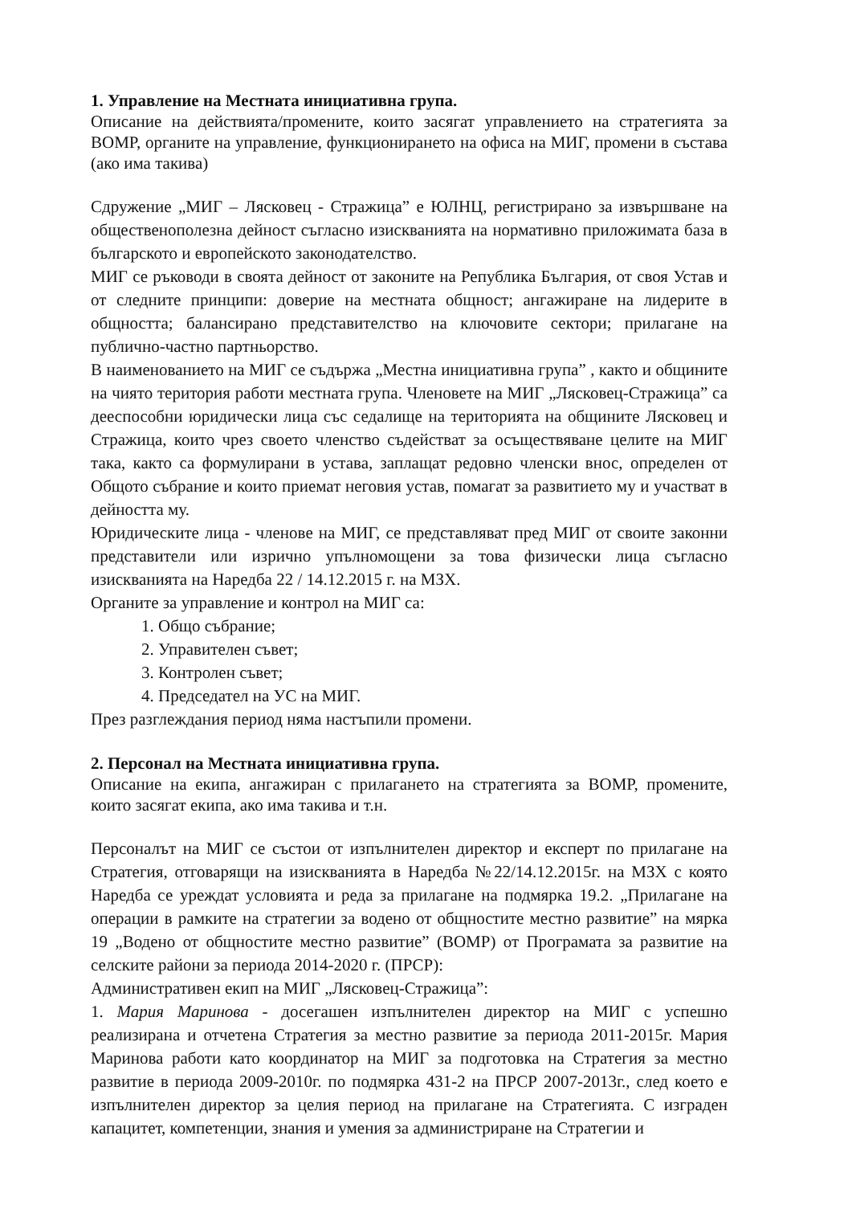1. Управление на Местната инициативна група.
Описание на действията/промените, които засягат управлението на стратегията за ВОМР, органите на управление, функционирането на офиса на МИГ, промени в състава (ако има такива)
Сдружение „МИГ – Лясковец - Стражица” е ЮЛНЦ, регистрирано за извършване на общественополезна дейност съгласно изискванията на нормативно приложимата база в българското и европейското законодателство.
МИГ се ръководи в своята дейност от законите на Република България, от своя Устав и от следните принципи: доверие на местната общност; ангажиране на лидерите в общността; балансирано представителство на ключовите сектори; прилагане на публично-частно партньорство.
В наименованието на МИГ се съдържа „Местна инициативна група” , както и общините на чиято територия работи местната група. Членовете на МИГ „Лясковец-Стражица” са дееспособни юридически лица със седалище на територията на общините Лясковец и Стражица, които чрез своето членство съдействат за осъществяване целите на МИГ така, както са формулирани в устава, заплащат редовно членски внос, определен от Общото събрание и които приемат неговия устав, помагат за развитието му и участват в дейността му.
Юридическите лица - членове на МИГ, се представляват пред МИГ от своите законни представители или изрично упълномощени за това физически лица съгласно изискванията на Наредба 22 / 14.12.2015 г. на МЗХ.
Органите за управление и контрол на МИГ са:
1. Общо събрание;
2. Управителен съвет;
3. Контролен съвет;
4. Председател на УС на МИГ.
През разглеждания период няма настъпили промени.
2. Персонал на Местната инициативна група.
Описание на екипа, ангажиран с прилагането на стратегията за ВОМР, промените, които засягат екипа, ако има такива и т.н.
Персоналът на МИГ се състои от изпълнителен директор и експерт по прилагане на Стратегия, отговарящи на изискванията в Наредба №22/14.12.2015г. на МЗХ с която Наредба се уреждат условията и реда за прилагане на подмярка 19.2. „Прилагане на операции в рамките на стратегии за водено от общностите местно развитие” на мярка 19 „Водено от общностите местно развитие” (ВОМР) от Програмата за развитие на селските райони за периода 2014-2020 г. (ПРСР):
Административен екип на МИГ „Лясковец-Стражица”:
1. Мария Маринова - досегашен изпълнителен директор на МИГ с успешно реализирана и отчетена Стратегия за местно развитие за периода 2011-2015г. Мария Маринова работи като координатор на МИГ за подготовка на Стратегия за местно развитие в периода 2009-2010г. по подмярка 431-2 на ПРСР 2007-2013г., след което е изпълнителен директор за целия период на прилагане на Стратегията. С изграден капацитет, компетенции, знания и умения за администриране на Стратегии и